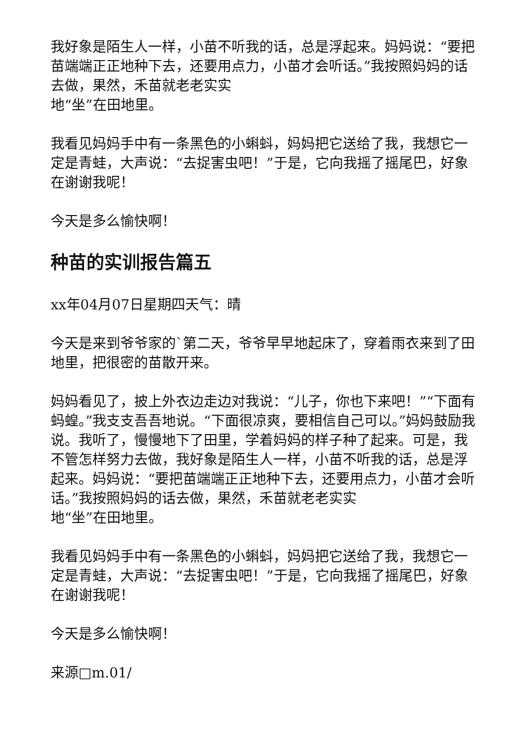我好象是陌生人一样，小苗不听我的话，总是浮起来。妈妈说：“要把苗端端正正地种下去，还要用点力，小苗才会听话。”我按照妈妈的话去做，果然，禾苗就老老实实
地“坐”在田地里。
我看见妈妈手中有一条黑色的小蝌蚪，妈妈把它送给了我，我想它一定是青蛙，大声说：“去捉害虫吧！”于是，它向我摇了摇尾巴，好象在谢谢我呢！
今天是多么愉快啊！
种苗的实训报告篇五
xx年04月07日星期四天气：晴
今天是来到爷爷家的`第二天，爷爷早早地起床了，穿着雨衣来到了田地里，把很密的苗散开来。
妈妈看见了，披上外衣边走边对我说：“儿子，你也下来吧！”“下面有蚂蝗。”我支支吾吾地说。“下面很凉爽，要相信自己可以。”妈妈鼓励我说。我听了，慢慢地下了田里，学着妈妈的样子种了起来。可是，我不管怎样努力去做，我好象是陌生人一样，小苗不听我的话，总是浮起来。妈妈说：“要把苗端端正正地种下去，还要用点力，小苗才会听话。”我按照妈妈的话去做，果然，禾苗就老老实实
地“坐”在田地里。
我看见妈妈手中有一条黑色的小蝌蚪，妈妈把它送给了我，我想它一定是青蛙，大声说：“去捉害虫吧！”于是，它向我摇了摇尾巴，好象在谢谢我呢！
今天是多么愉快啊！
来源□m.01/